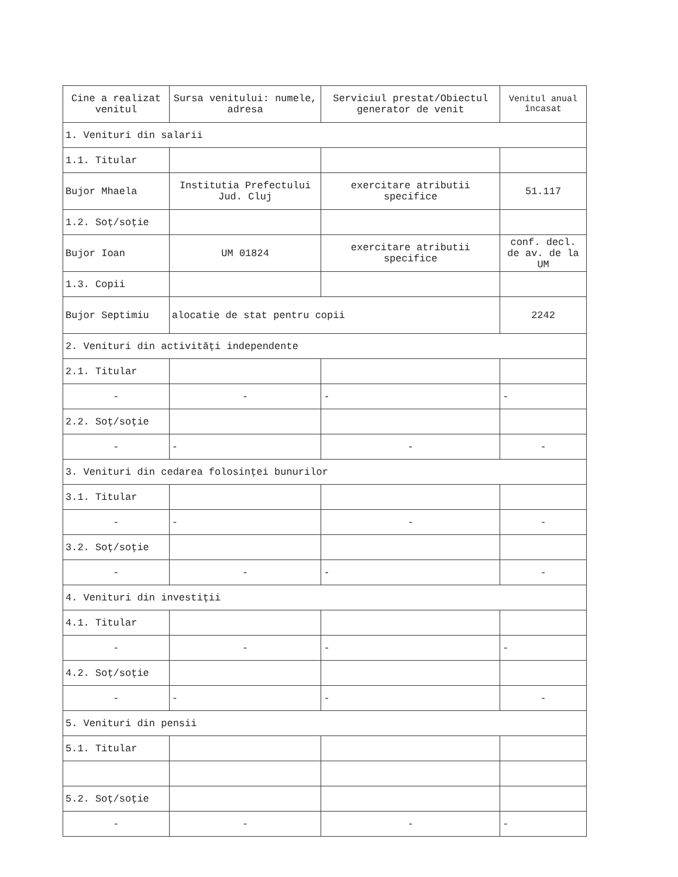| Cine a realizat venitul | Sursa venitului: numele, adresa | Serviciul prestat/Obiectul generator de venit | Venitul anual încasat |
| --- | --- | --- | --- |
| 1. Venituri din salarii | | | |
| 1.1. Titular | | | |
| Bujor Mhaela | Institutia Prefectului Jud. Cluj | exercitare atributii specifice | 51.117 |
| 1.2. Soț/soție | | | |
| Bujor Ioan | UM 01824 | exercitare atributii specifice | conf. decl. de av. de la UM |
| 1.3. Copii | | | |
| Bujor Septimiu | alocatie de stat pentru copii | | 2242 |
| 2. Venituri din activități independente | | | |
| 2.1. Titular | | | |
| - | - | - | - |
| 2.2. Soț/soție | | | |
| - | - | - | - |
| 3. Venituri din cedarea folosinței bunurilor | | | |
| 3.1. Titular | | | |
| - | - | - | - |
| 3.2. Soț/soție | | | |
| - | - | - | - |
| 4. Venituri din investiții | | | |
| 4.1. Titular | | | |
| - | - | - | - |
| 4.2. Soț/soție | | | |
| - | - | - | - |
| 5. Venituri din pensii | | | |
| 5.1. Titular | | | |
| 5.2. Soț/soție | | | |
| - | - | - | - |